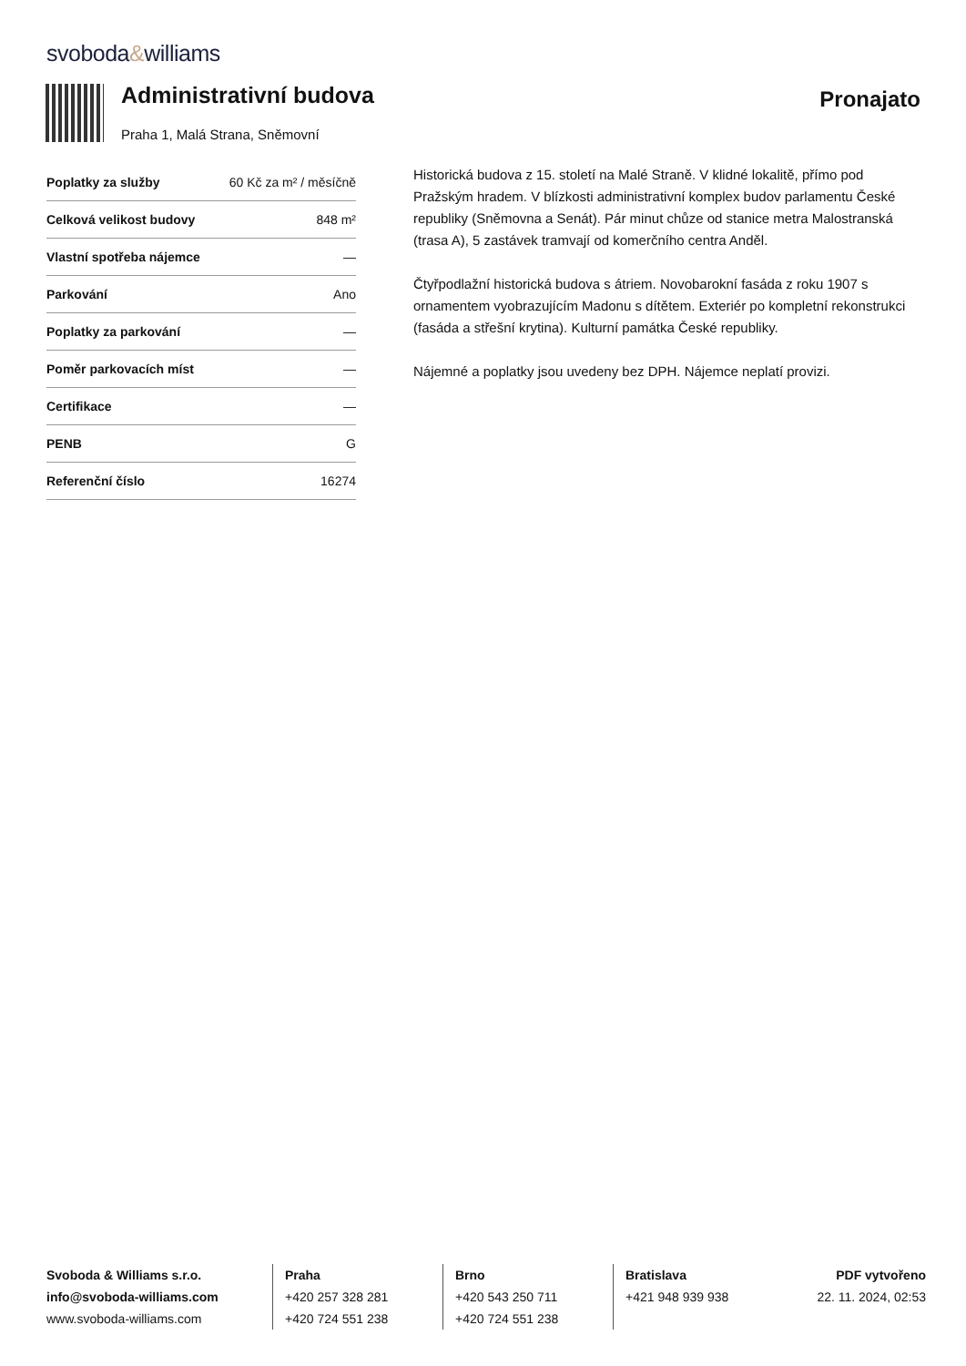svoboda&williams
Administrativní budova
Praha 1, Malá Strana, Sněmovní
Pronajato
| Poplatky za služby | 60 Kč za m² / měsíčně |
| Celková velikost budovy | 848 m² |
| Vlastní spotřeba nájemce | — |
| Parkování | Ano |
| Poplatky za parkování | — |
| Poměr parkovacích míst | — |
| Certifikace | — |
| PENB | G |
| Referenční číslo | 16274 |
Historická budova z 15. století na Malé Straně. V klidné lokalitě, přímo pod Pražským hradem. V blízkosti administrativní komplex budov parlamentu České republiky (Sněmovna a Senát). Pár minut chůze od stanice metra Malostranská (trasa A), 5 zastávek tramvají od komerčního centra Anděl.
Čtyřpodlažní historická budova s átriem. Novobarokní fasáda z roku 1907 s ornamentem vyobrazujícím Madonu s dítětem. Exteriér po kompletní rekonstrukci (fasáda a střešní krytina). Kulturní památka České republiky.
Nájemné a poplatky jsou uvedeny bez DPH. Nájemce neplatí provizi.
Svoboda & Williams s.r.o.
info@svoboda-williams.com
www.svoboda-williams.com
Praha
+420 257 328 281
+420 724 551 238
Brno
+420 543 250 711
+420 724 551 238
Bratislava
+421 948 939 938
PDF vytvořeno
22. 11. 2024, 02:53